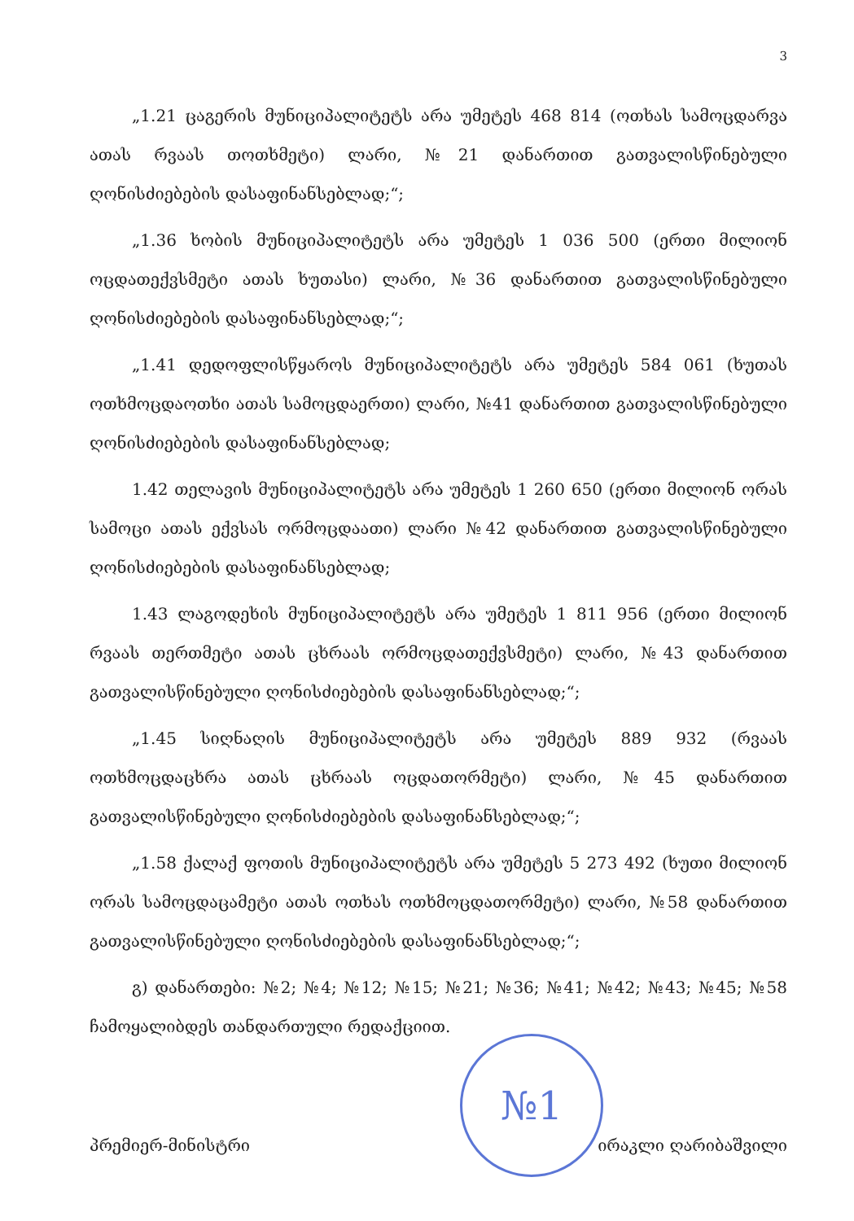3
„1.21 ცაგერის მუნიციპალიტეტს არა უმეტეს 468 814 (ოთხას სამოცდარვა ათას რვაას თოთხმეტი) ლარი, №21 დანართით გათვალისწინებული ღონისძიებების დასაფინანსებლად;“;
„1.36 ხობის მუნიციპალიტეტს არა უმეტეს 1 036 500 (ერთი მილიონ ოცდათექვსმეტი ათას ხუთასი) ლარი, №36 დანართით გათვალისწინებული ღონისძიებების დასაფინანსებლად;“;
„1.41 დედოფლისწყაროს მუნიციპალიტეტს არა უმეტეს 584 061 (ხუთას ოთხმოცდაოთხი ათას სამოცდაერთი) ლარი, №41 დანართით გათვალისწინებული ღონისძიებების დასაფინანსებლად;
1.42 თელავის მუნიციპალიტეტს არა უმეტეს 1 260 650 (ერთი მილიონ ორას სამოცი ათას ექვსას ორმოცდაათი) ლარი №42 დანართით გათვალისწინებული ღონისძიებების დასაფინანსებლად;
1.43 ლაგოდეხის მუნიციპალიტეტს არა უმეტეს 1 811 956 (ერთი მილიონ რვაას თერთმეტი ათას ცხრაას ორმოცდათექვსმეტი) ლარი, №43 დანართით გათვალისწინებული ღონისძიებების დასაფინანსებლად;“;
„1.45 სიღნაღის მუნიციპალიტეტს არა უმეტეს 889 932 (რვაას ოთხმოცდაცხრა ათას ცხრაას ოცდათორმეტი) ლარი, №45 დანართით გათვალისწინებული ღონისძიებების დასაფინანსებლად;“;
„1.58 ქალაქ ფოთის მუნიციპალიტეტს არა უმეტეს 5 273 492 (ხუთი მილიონ ორას სამოცდაცამეტი ათას ოთხას ოთხმოცდათორმეტი) ლარი, №58 დანართით გათვალისწინებული ღონისძიებების დასაფინანსებლად;“;
გ) დანართები: №2; №4; №12; №15; №21; №36; №41; №42; №43; №45; №58 ჩამოყალიბდეს თანდართული რედაქციით.
პრემიერ-მინისტრი ირაკლი ღარიბაშვილი
№1